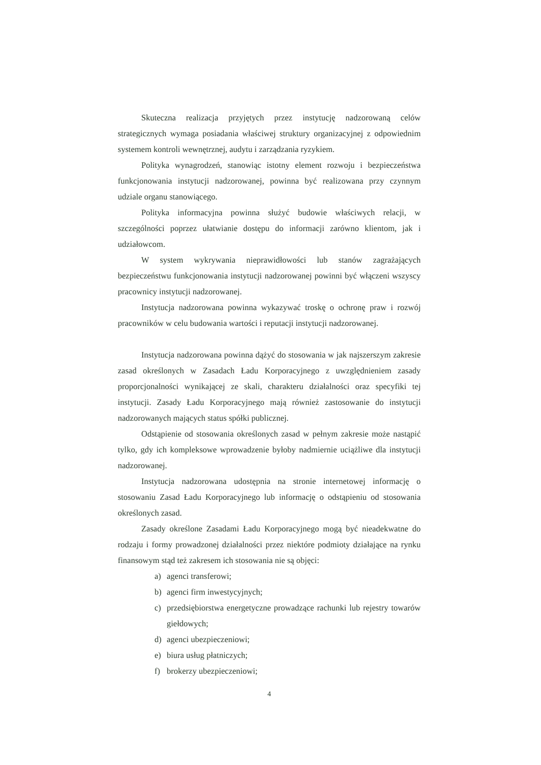Skuteczna realizacja przyjętych przez instytucję nadzorowaną celów strategicznych wymaga posiadania właściwej struktury organizacyjnej z odpowiednim systemem kontroli wewnętrznej, audytu i zarządzania ryzykiem.
Polityka wynagrodzeń, stanowiąc istotny element rozwoju i bezpieczeństwa funkcjonowania instytucji nadzorowanej, powinna być realizowana przy czynnym udziale organu stanowiącego.
Polityka informacyjna powinna służyć budowie właściwych relacji, w szczególności poprzez ułatwianie dostępu do informacji zarówno klientom, jak i udziałowcom.
W system wykrywania nieprawidłowości lub stanów zagrażających bezpieczeństwu funkcjonowania instytucji nadzorowanej powinni być włączeni wszyscy pracownicy instytucji nadzorowanej.
Instytucja nadzorowana powinna wykazywać troskę o ochronę praw i rozwój pracowników w celu budowania wartości i reputacji instytucji nadzorowanej.
Instytucja nadzorowana powinna dążyć do stosowania w jak najszerszym zakresie zasad określonych w Zasadach Ładu Korporacyjnego z uwzględnieniem zasady proporcjonalności wynikającej ze skali, charakteru działalności oraz specyfiki tej instytucji. Zasady Ładu Korporacyjnego mają również zastosowanie do instytucji nadzorowanych mających status spółki publicznej.
Odstąpienie od stosowania określonych zasad w pełnym zakresie może nastąpić tylko, gdy ich kompleksowe wprowadzenie byłoby nadmiernie uciążliwe dla instytucji nadzorowanej.
Instytucja nadzorowana udostępnia na stronie internetowej informację o stosowaniu Zasad Ładu Korporacyjnego lub informację o odstąpieniu od stosowania określonych zasad.
Zasady określone Zasadami Ładu Korporacyjnego mogą być nieadekwatne do rodzaju i formy prowadzonej działalności przez niektóre podmioty działające na rynku finansowym stąd też zakresem ich stosowania nie są objęci:
a) agenci transferowi;
b) agenci firm inwestycyjnych;
c) przedsiębiorstwa energetyczne prowadzące rachunki lub rejestry towarów giełdowych;
d) agenci ubezpieczeniowi;
e) biura usług płatniczych;
f) brokerzy ubezpieczeniowi;
4